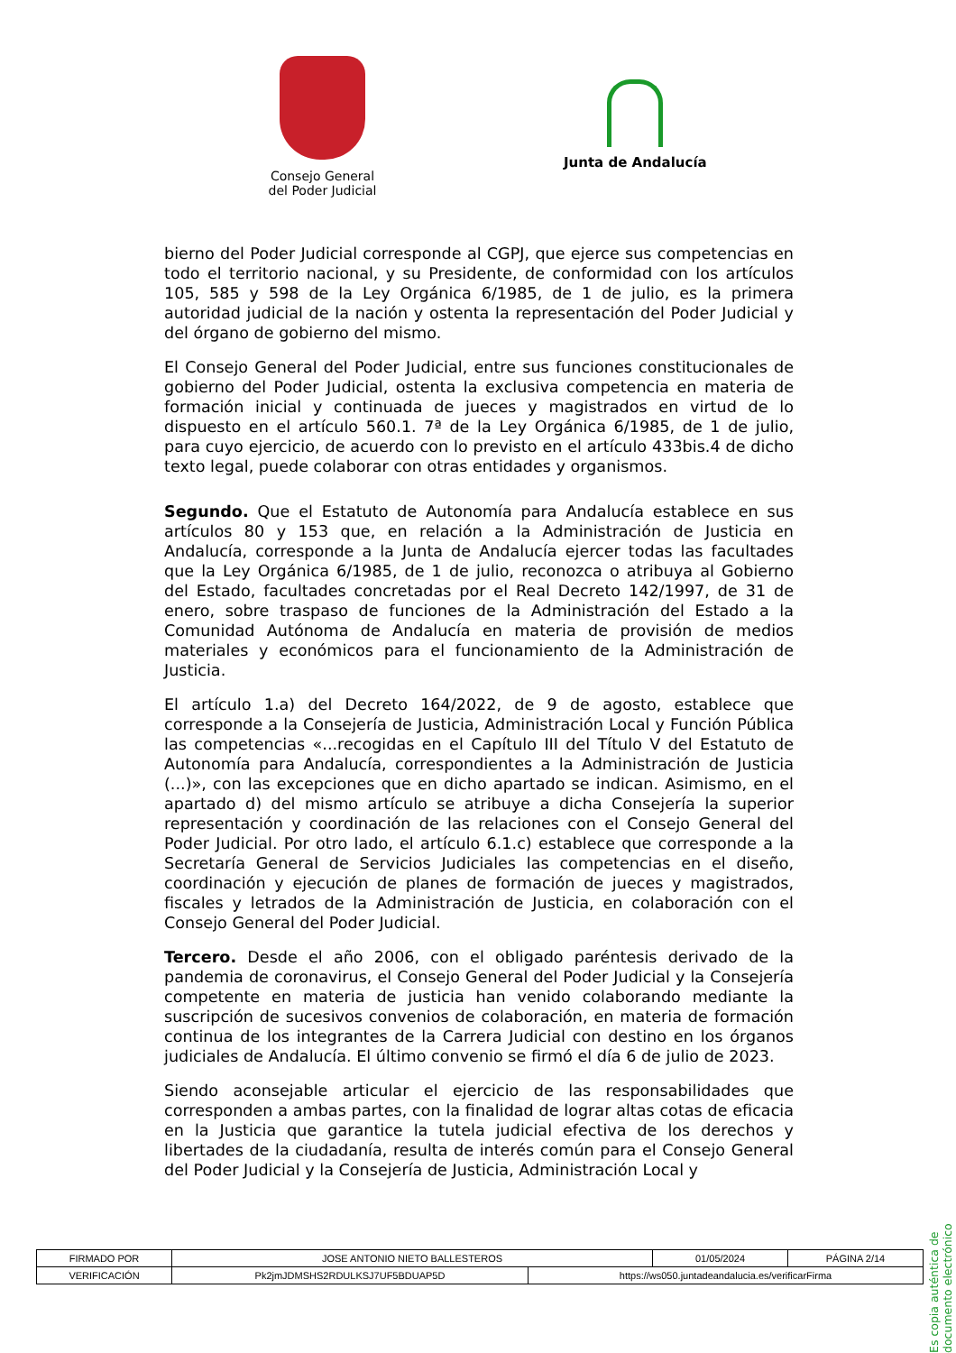Consejo General
del Poder Judicial
Junta de Andalucía
bierno del Poder Judicial corresponde al CGPJ, que ejerce sus competencias en todo el territorio nacional, y su Presidente, de conformidad con los artículos 105, 585 y 598 de la Ley Orgánica 6/1985, de 1 de julio, es la primera autoridad judicial de la nación y ostenta la representación del Poder Judicial y del órgano de gobierno del mismo.
El Consejo General del Poder Judicial, entre sus funciones constitucionales de gobierno del Poder Judicial, ostenta la exclusiva competencia en materia de formación inicial y continuada de jueces y magistrados en virtud de lo dispuesto en el artículo 560.1. 7ª de la Ley Orgánica 6/1985, de 1 de julio, para cuyo ejercicio, de acuerdo con lo previsto en el artículo 433bis.4 de dicho texto legal, puede colaborar con otras entidades y organismos.
Segundo. Que el Estatuto de Autonomía para Andalucía establece en sus artículos 80 y 153 que, en relación a la Administración de Justicia en Andalucía, corresponde a la Junta de Andalucía ejercer todas las facultades que la Ley Orgánica 6/1985, de 1 de julio, reconozca o atribuya al Gobierno del Estado, facultades concretadas por el Real Decreto 142/1997, de 31 de enero, sobre traspaso de funciones de la Administración del Estado a la Comunidad Autónoma de Andalucía en materia de provisión de medios materiales y económicos para el funcionamiento de la Administración de Justicia.
El artículo 1.a) del Decreto 164/2022, de 9 de agosto, establece que corresponde a la Consejería de Justicia, Administración Local y Función Pública las competencias «...recogidas en el Capítulo III del Título V del Estatuto de Autonomía para Andalucía, correspondientes a la Administración de Justicia (...)», con las excepciones que en dicho apartado se indican. Asimismo, en el apartado d) del mismo artículo se atribuye a dicha Consejería la superior representación y coordinación de las relaciones con el Consejo General del Poder Judicial. Por otro lado, el artículo 6.1.c) establece que corresponde a la Secretaría General de Servicios Judiciales las competencias en el diseño, coordinación y ejecución de planes de formación de jueces y magistrados, fiscales y letrados de la Administración de Justicia, en colaboración con el Consejo General del Poder Judicial.
Tercero. Desde el año 2006, con el obligado paréntesis derivado de la pandemia de coronavirus, el Consejo General del Poder Judicial y la Consejería competente en materia de justicia han venido colaborando mediante la suscripción de sucesivos convenios de colaboración, en materia de formación continua de los integrantes de la Carrera Judicial con destino en los órganos judiciales de Andalucía. El último convenio se firmó el día 6 de julio de 2023.
Siendo aconsejable articular el ejercicio de las responsabilidades que corresponden a ambas partes, con la finalidad de lograr altas cotas de eficacia en la Justicia que garantice la tutela judicial efectiva de los derechos y libertades de la ciudadanía, resulta de interés común para el Consejo General del Poder Judicial y la Consejería de Justicia, Administración Local y
Es copia auténtica de documento electrónico
| FIRMADO POR | JOSE ANTONIO NIETO BALLESTEROS | | 01/05/2024 | PÁGINA 2/14 |
| VERIFICACIÓN | Pk2jmJDMSHS2RDULKSJ7UF5BDUAP5D | https://ws050.juntadeandalucia.es/verificarFirma | | |